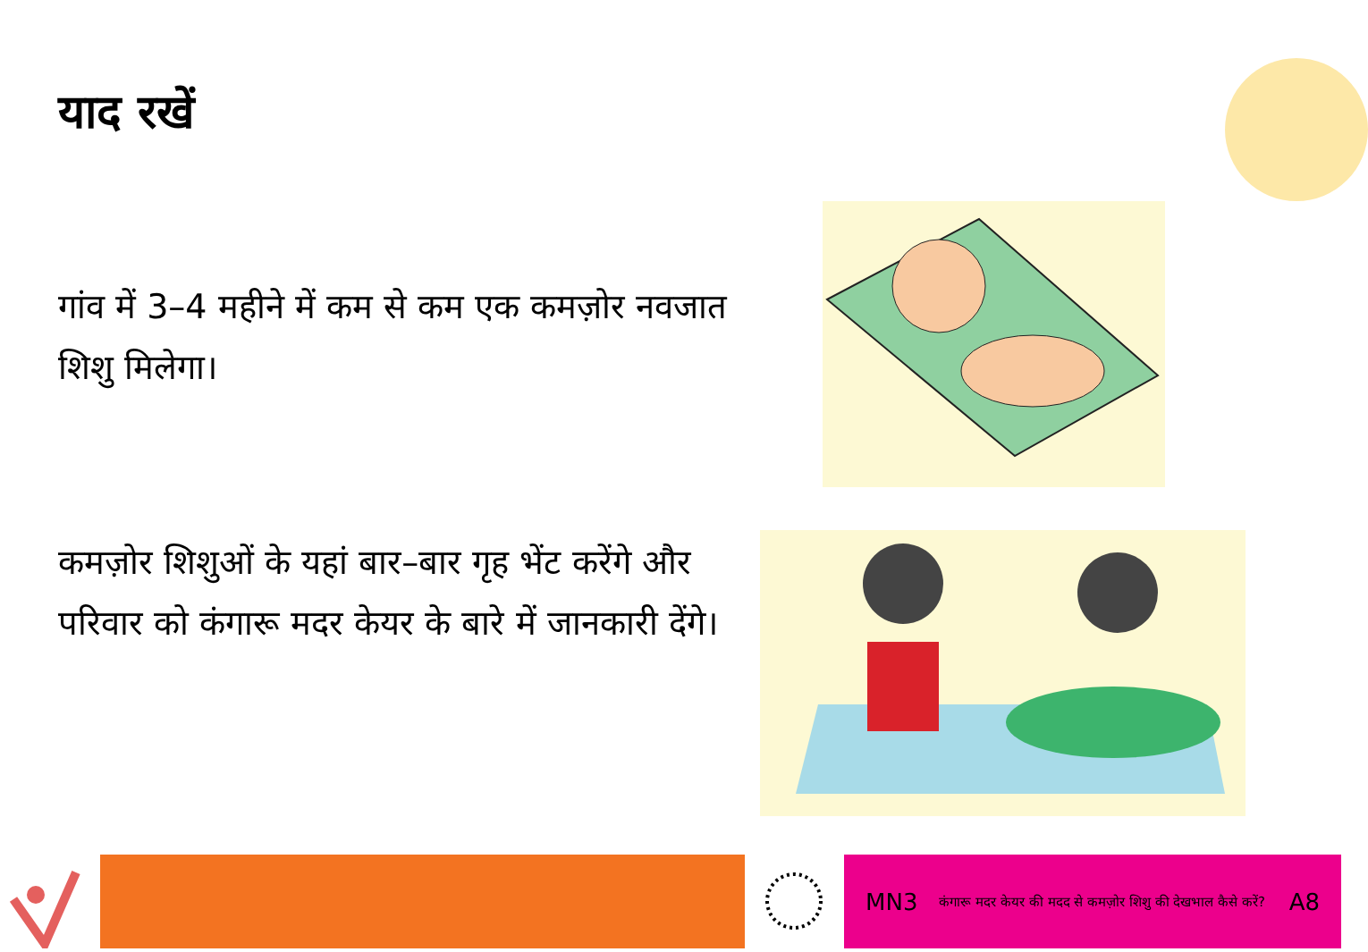याद रखें
गांव में 3–4 महीने में कम से कम एक कमज़ोर नवजात शिशु मिलेगा।
कमज़ोर शिशुओं के यहां बार–बार गृह भेंट करेंगे और परिवार को कंगारू मदर केयर के बारे में जानकारी देंगे।
MN3 कंगारू मदर केयर की मदद से कमज़ोर शिशु की देखभाल कैसे करें? A8